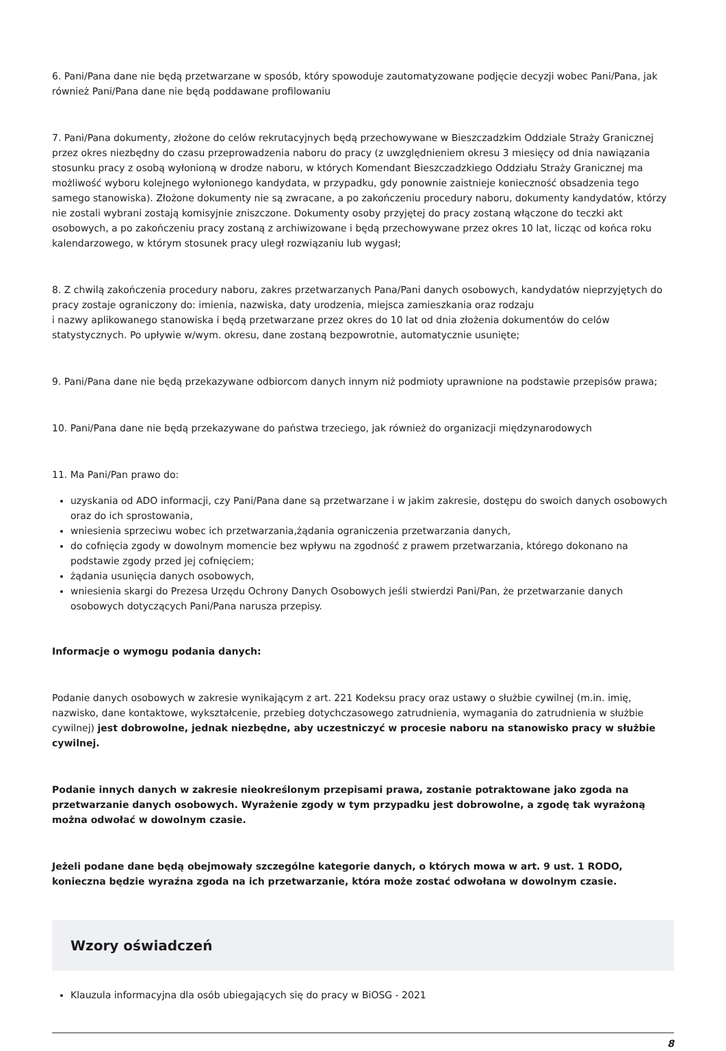6. Pani/Pana dane nie będą przetwarzane w sposób, który spowoduje zautomatyzowane podjęcie decyzji wobec Pani/Pana, jak również Pani/Pana dane nie będą poddawane profilowaniu
7. Pani/Pana dokumenty, złożone do celów rekrutacyjnych będą przechowywane w Bieszczadzkim Oddziale Straży Granicznej przez okres niezbędny do czasu przeprowadzenia naboru do pracy (z uwzględnieniem okresu 3 miesięcy od dnia nawiązania stosunku pracy z osobą wyłonioną w drodze naboru, w których Komendant Bieszczadzkiego Oddziału Straży Granicznej ma możliwość wyboru kolejnego wyłonionego kandydata, w przypadku, gdy ponownie zaistnieje konieczność obsadzenia tego samego stanowiska). Złożone dokumenty nie są zwracane, a po zakończeniu procedury naboru, dokumenty kandydatów, którzy nie zostali wybrani zostają komisyjnie zniszczone. Dokumenty osoby przyjętej do pracy zostaną włączone do teczki akt osobowych, a po zakończeniu pracy zostaną z archiwizowane i będą przechowywane przez okres 10 lat, licząc od końca roku kalendarzowego, w którym stosunek pracy uległ rozwiązaniu lub wygasł;
8. Z chwilą zakończenia procedury naboru, zakres przetwarzanych Pana/Pani danych osobowych, kandydatów nieprzyjętych do pracy zostaje ograniczony do: imienia, nazwiska, daty urodzenia, miejsca zamieszkania oraz rodzaju
i nazwy aplikowanego stanowiska i będą przetwarzane przez okres do 10 lat od dnia złożenia dokumentów do celów statystycznych. Po upływie w/wym. okresu, dane zostaną bezpowrotnie, automatycznie usunięte;
9. Pani/Pana dane nie będą przekazywane odbiorcom danych innym niż podmioty uprawnione na podstawie przepisów prawa;
10. Pani/Pana dane nie będą przekazywane do państwa trzeciego, jak również do organizacji międzynarodowych
11. Ma Pani/Pan prawo do:
uzyskania od ADO informacji, czy Pani/Pana dane są przetwarzane i w jakim zakresie, dostępu do swoich danych osobowych oraz do ich sprostowania,
wniesienia sprzeciwu wobec ich przetwarzania,żądania ograniczenia przetwarzania danych,
do cofnięcia zgody w dowolnym momencie bez wpływu na zgodność z prawem przetwarzania, którego dokonano na podstawie zgody przed jej cofnięciem;
żądania usunięcia danych osobowych,
wniesienia skargi do Prezesa Urzędu Ochrony Danych Osobowych jeśli stwierdzi Pani/Pan, że przetwarzanie danych osobowych dotyczących Pani/Pana narusza przepisy.
Informacje o wymogu podania danych:
Podanie danych osobowych w zakresie wynikającym z art. 221 Kodeksu pracy oraz ustawy o służbie cywilnej (m.in. imię, nazwisko, dane kontaktowe, wykształcenie, przebieg dotychczasowego zatrudnienia, wymagania do zatrudnienia w służbie cywilnej) jest dobrowolne, jednak niezbędne, aby uczestniczyć w procesie naboru na stanowisko pracy w służbie cywilnej.
Podanie innych danych w zakresie nieokreślonym przepisami prawa, zostanie potraktowane jako zgoda na przetwarzanie danych osobowych. Wyrażenie zgody w tym przypadku jest dobrowolne, a zgodę tak wyrażoną można odwołać w dowolnym czasie.
Jeżeli podane dane będą obejmowały szczególne kategorie danych, o których mowa w art. 9 ust. 1 RODO, konieczna będzie wyraźna zgoda na ich przetwarzanie, która może zostać odwołana w dowolnym czasie.
Wzory oświadczeń
Klauzula informacyjna dla osób ubiegających się do pracy w BiOSG - 2021
8